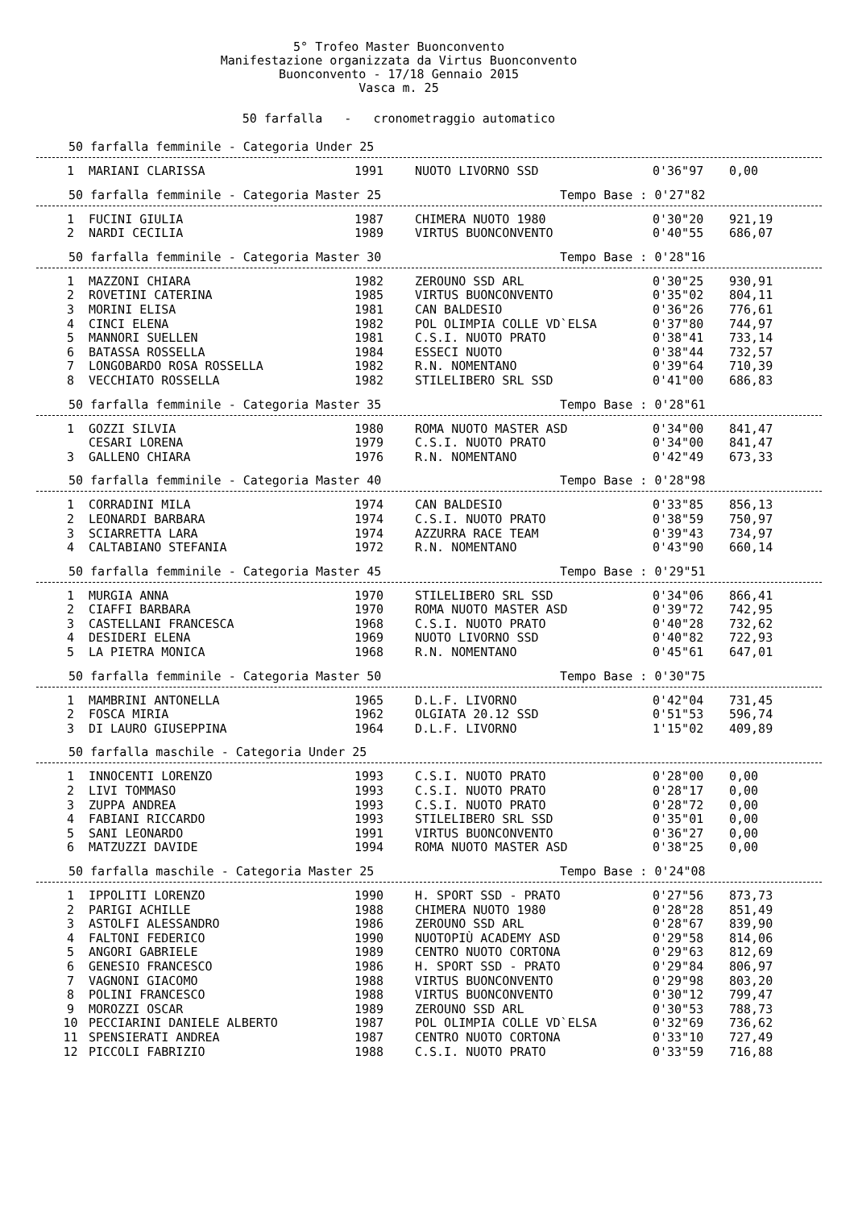5° Trofeo Master Buonconvento
Manifestazione organizzata da Virtus Buonconvento
Buonconvento - 17/18 Gennaio 2015
Vasca m. 25
50 farfalla - cronometraggio automatico
50 farfalla femminile - Categoria Under 25
| 1 | MARIANI CLARISSA | 1991 | NUOTO LIVORNO SSD | 0'36"97 | 0,00 |
50 farfalla femminile - Categoria Master 25 Tempo Base : 0'27"82
| 1 | FUCINI GIULIA | 1987 | CHIMERA NUOTO 1980 | 0'30"20 | 921,19 |
| 2 | NARDI CECILIA | 1989 | VIRTUS BUONCONVENTO | 0'40"55 | 686,07 |
50 farfalla femminile - Categoria Master 30 Tempo Base : 0'28"16
| 1 | MAZZONI CHIARA | 1982 | ZEROUNO SSD ARL | 0'30"25 | 930,91 |
| 2 | ROVETINI CATERINA | 1985 | VIRTUS BUONCONVENTO | 0'35"02 | 804,11 |
| 3 | MORINI ELISA | 1981 | CAN BALDESIO | 0'36"26 | 776,61 |
| 4 | CINCI ELENA | 1982 | POL OLIMPIA COLLE VD`ELSA | 0'37"80 | 744,97 |
| 5 | MANNORI SUELLEN | 1981 | C.S.I. NUOTO PRATO | 0'38"41 | 733,14 |
| 6 | BATASSA ROSSELLA | 1984 | ESSECI NUOTO | 0'38"44 | 732,57 |
| 7 | LONGOBARDO ROSA ROSSELLA | 1982 | R.N. NOMENTANO | 0'39"64 | 710,39 |
| 8 | VECCHIATO ROSSELLA | 1982 | STILELIBERO SRL SSD | 0'41"00 | 686,83 |
50 farfalla femminile - Categoria Master 35 Tempo Base : 0'28"61
| 1 | GOZZI SILVIA | 1980 | ROMA NUOTO MASTER ASD | 0'34"00 | 841,47 |
| | CESARI LORENA | 1979 | C.S.I. NUOTO PRATO | 0'34"00 | 841,47 |
| 3 | GALLENO CHIARA | 1976 | R.N. NOMENTANO | 0'42"49 | 673,33 |
50 farfalla femminile - Categoria Master 40 Tempo Base : 0'28"98
| 1 | CORRADINI MILA | 1974 | CAN BALDESIO | 0'33"85 | 856,13 |
| 2 | LEONARDI BARBARA | 1974 | C.S.I. NUOTO PRATO | 0'38"59 | 750,97 |
| 3 | SCIARRETTA LARA | 1974 | AZZURRA RACE TEAM | 0'39"43 | 734,97 |
| 4 | CALTABIANO STEFANIA | 1972 | R.N. NOMENTANO | 0'43"90 | 660,14 |
50 farfalla femminile - Categoria Master 45 Tempo Base : 0'29"51
| 1 | MURGIA ANNA | 1970 | STILELIBERO SRL SSD | 0'34"06 | 866,41 |
| 2 | CIAFFI BARBARA | 1970 | ROMA NUOTO MASTER ASD | 0'39"72 | 742,95 |
| 3 | CASTELLANI FRANCESCA | 1968 | C.S.I. NUOTO PRATO | 0'40"28 | 732,62 |
| 4 | DESIDERI ELENA | 1969 | NUOTO LIVORNO SSD | 0'40"82 | 722,93 |
| 5 | LA PIETRA MONICA | 1968 | R.N. NOMENTANO | 0'45"61 | 647,01 |
50 farfalla femminile - Categoria Master 50 Tempo Base : 0'30"75
| 1 | MAMBRINI ANTONELLA | 1965 | D.L.F. LIVORNO | 0'42"04 | 731,45 |
| 2 | FOSCA MIRIA | 1962 | OLGIATA 20.12 SSD | 0'51"53 | 596,74 |
| 3 | DI LAURO GIUSEPPINA | 1964 | D.L.F. LIVORNO | 1'15"02 | 409,89 |
50 farfalla maschile - Categoria Under 25
| 1 | INNOCENTI LORENZO | 1993 | C.S.I. NUOTO PRATO | 0'28"00 | 0,00 |
| 2 | LIVI TOMMASO | 1993 | C.S.I. NUOTO PRATO | 0'28"17 | 0,00 |
| 3 | ZUPPA ANDREA | 1993 | C.S.I. NUOTO PRATO | 0'28"72 | 0,00 |
| 4 | FABIANI RICCARDO | 1993 | STILELIBERO SRL SSD | 0'35"01 | 0,00 |
| 5 | SANI LEONARDO | 1991 | VIRTUS BUONCONVENTO | 0'36"27 | 0,00 |
| 6 | MATZUZZI DAVIDE | 1994 | ROMA NUOTO MASTER ASD | 0'38"25 | 0,00 |
50 farfalla maschile - Categoria Master 25 Tempo Base : 0'24"08
| 1 | IPPOLITI LORENZO | 1990 | H. SPORT SSD - PRATO | 0'27"56 | 873,73 |
| 2 | PARIGI ACHILLE | 1988 | CHIMERA NUOTO 1980 | 0'28"28 | 851,49 |
| 3 | ASTOLFI ALESSANDRO | 1986 | ZEROUNO SSD ARL | 0'28"67 | 839,90 |
| 4 | FALTONI FEDERICO | 1990 | NUOTOPIÙ ACADEMY ASD | 0'29"58 | 814,06 |
| 5 | ANGORI GABRIELE | 1989 | CENTRO NUOTO CORTONA | 0'29"63 | 812,69 |
| 6 | GENESIO FRANCESCO | 1986 | H. SPORT SSD - PRATO | 0'29"84 | 806,97 |
| 7 | VAGNONI GIACOMO | 1988 | VIRTUS BUONCONVENTO | 0'29"98 | 803,20 |
| 8 | POLINI FRANCESCO | 1988 | VIRTUS BUONCONVENTO | 0'30"12 | 799,47 |
| 9 | MOROZZI OSCAR | 1989 | ZEROUNO SSD ARL | 0'30"53 | 788,73 |
| 10 | PECCIARINI DANIELE ALBERTO | 1987 | POL OLIMPIA COLLE VD`ELSA | 0'32"69 | 736,62 |
| 11 | SPENSIERATI ANDREA | 1987 | CENTRO NUOTO CORTONA | 0'33"10 | 727,49 |
| 12 | PICCOLI FABRIZIO | 1988 | C.S.I. NUOTO PRATO | 0'33"59 | 716,88 |